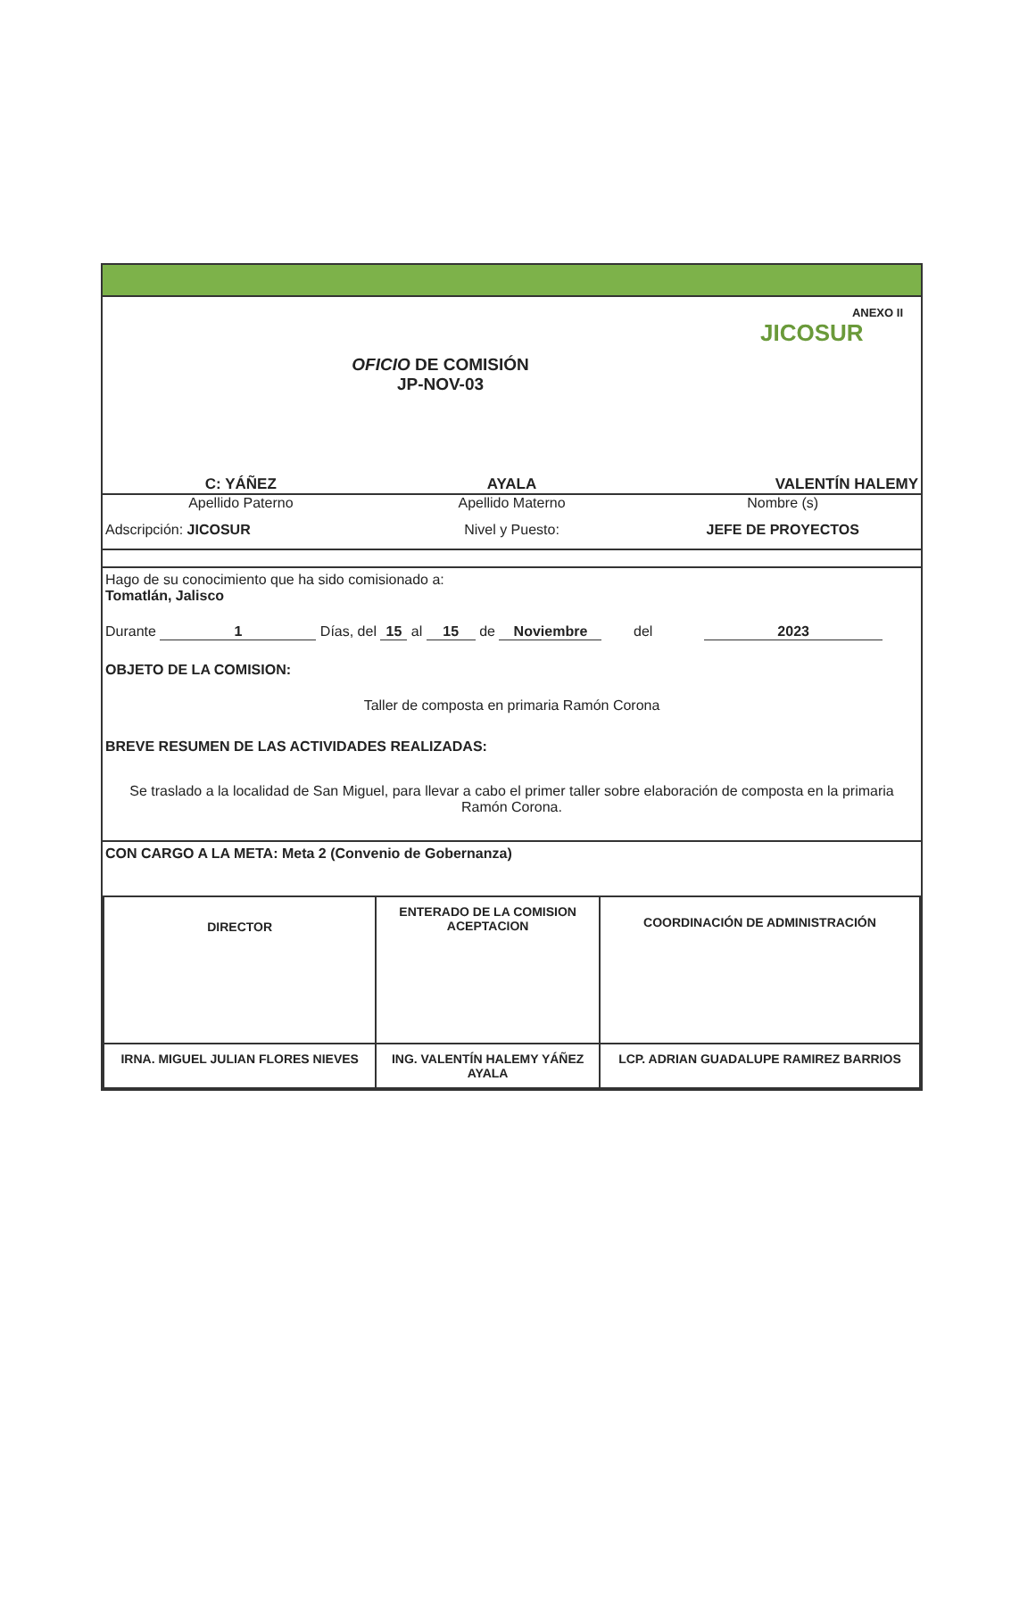OFICIO DE COMISIÓN
JP-NOV-03
JICOSUR
ANEXO II
C: YÁÑEZ AYALA VALENTÍN HALEMY
Apellido Paterno Apellido Materno Nombre (s)
Adscripción: JICOSUR Nivel y Puesto: JEFE DE PROYECTOS
Hago de su conocimiento que ha sido comisionado a:
Tomatlán, Jalisco
Durante 1 Días, del 15 al 15 de Noviembre del 2023
OBJETO DE LA COMISION:
Taller de composta en primaria Ramón Corona
BREVE RESUMEN DE LAS ACTIVIDADES REALIZADAS:
Se traslado a la localidad de San Miguel, para llevar a cabo el primer taller sobre elaboración de composta en la primaria Ramón Corona.
CON CARGO A LA META: Meta 2 (Convenio de Gobernanza)
| DIRECTOR | ENTERADO DE LA COMISION ACEPTACION | COORDINACIÓN DE ADMINISTRACIÓN |
| IRNA. MIGUEL JULIAN FLORES NIEVES | ING. VALENTÍN HALEMY YÁÑEZ AYALA | LCP. ADRIAN GUADALUPE RAMIREZ BARRIOS |